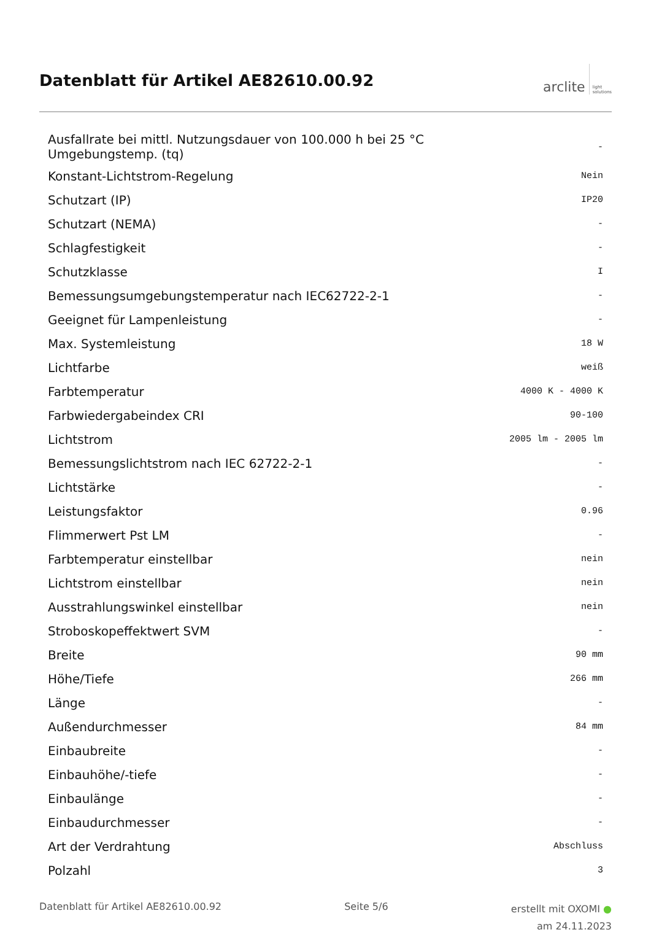Datenblatt für Artikel AE82610.00.92
arclite light
solutions
| Ausfallrate bei mittl. Nutzungsdauer von 100.000 h bei 25 °C Umgebungstemp. (tq) | - |
| Konstant-Lichtstrom-Regelung | Nein |
| Schutzart (IP) | IP20 |
| Schutzart (NEMA) | - |
| Schlagfestigkeit | - |
| Schutzklasse | I |
| Bemessungsumgebungstemperatur nach IEC62722-2-1 | - |
| Geeignet für Lampenleistung | - |
| Max. Systemleistung | 18 W |
| Lichtfarbe | weiß |
| Farbtemperatur | 4000 K - 4000 K |
| Farbwiedergabeindex CRI | 90-100 |
| Lichtstrom | 2005 lm - 2005 lm |
| Bemessungslichtstrom nach IEC 62722-2-1 | - |
| Lichtstärke | - |
| Leistungsfaktor | 0.96 |
| Flimmerwert Pst LM | - |
| Farbtemperatur einstellbar | nein |
| Lichtstrom einstellbar | nein |
| Ausstrahlungswinkel einstellbar | nein |
| Stroboskopeffektwert SVM | - |
| Breite | 90 mm |
| Höhe/Tiefe | 266 mm |
| Länge | - |
| Außendurchmesser | 84 mm |
| Einbaubreite | - |
| Einbauhöhe/-tiefe | - |
| Einbaulänge | - |
| Einbaudurchmesser | - |
| Art der Verdrahtung | Abschluss |
| Polzahl | 3 |
Datenblatt für Artikel AE82610.00.92 Seite 5/6 erstellt mit OXOMI ●
am 24.11.2023